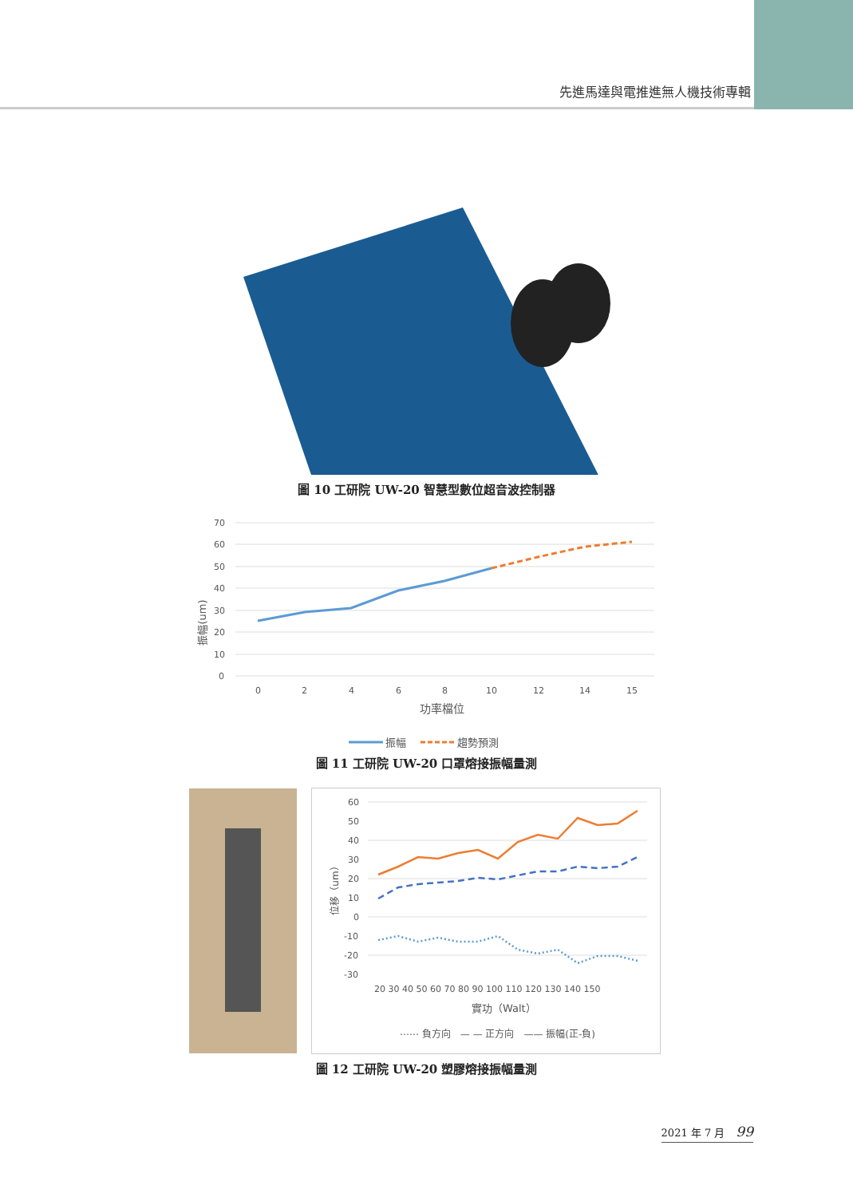先進馬達與電推進無人機技術專輯
圖 10 工研院 UW-20 智慧型數位超音波控制器
70
60
50
40
30
20
10
0
0
2
4
6
8
10
12
14
15
功率檔位
振幅(um)
振幅
趨勢預測
圖 11 工研院 UW-20 口罩熔接振幅量測
60
50
40
30
20
10
0
-10
-20
-30
20 30 40 50 60 70 80 90 100 110 120 130 140 150
實功（Walt）
位移（um）
⋯⋯ 負方向　— — 正方向　—— 振幅(正-負)
圖 12 工研院 UW-20 塑膠熔接振幅量測
2021 年 7 月 99